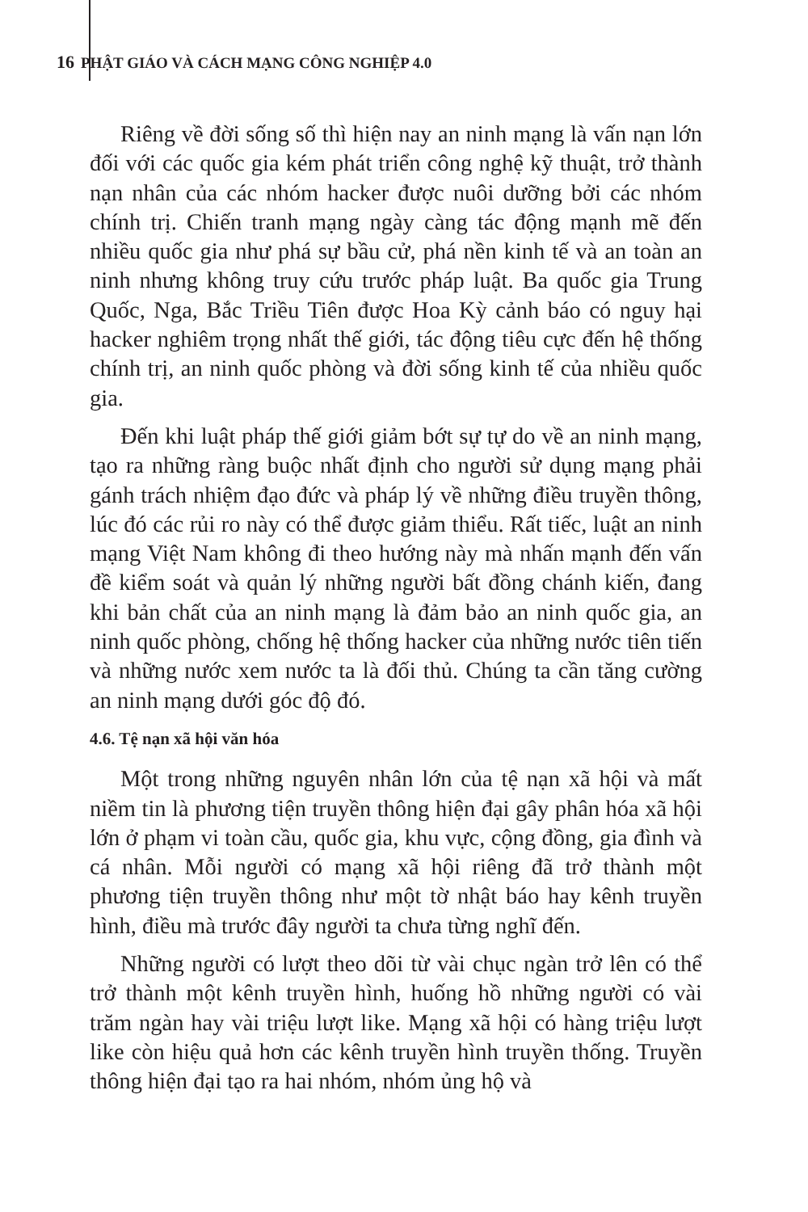16 PHẬT GIÁO VÀ CÁCH MẠNG CÔNG NGHIỆP 4.0
Riêng về đời sống số thì hiện nay an ninh mạng là vấn nạn lớn đối với các quốc gia kém phát triển công nghệ kỹ thuật, trở thành nạn nhân của các nhóm hacker được nuôi dưỡng bởi các nhóm chính trị. Chiến tranh mạng ngày càng tác động mạnh mẽ đến nhiều quốc gia như phá sự bầu cử, phá nền kinh tế và an toàn an ninh nhưng không truy cứu trước pháp luật. Ba quốc gia Trung Quốc, Nga, Bắc Triều Tiên được Hoa Kỳ cảnh báo có nguy hại hacker nghiêm trọng nhất thế giới, tác động tiêu cực đến hệ thống chính trị, an ninh quốc phòng và đời sống kinh tế của nhiều quốc gia.
Đến khi luật pháp thế giới giảm bớt sự tự do về an ninh mạng, tạo ra những ràng buộc nhất định cho người sử dụng mạng phải gánh trách nhiệm đạo đức và pháp lý về những điều truyền thông, lúc đó các rủi ro này có thể được giảm thiểu. Rất tiếc, luật an ninh mạng Việt Nam không đi theo hướng này mà nhấn mạnh đến vấn đề kiểm soát và quản lý những người bất đồng chánh kiến, đang khi bản chất của an ninh mạng là đảm bảo an ninh quốc gia, an ninh quốc phòng, chống hệ thống hacker của những nước tiên tiến và những nước xem nước ta là đối thủ. Chúng ta cần tăng cường an ninh mạng dưới góc độ đó.
4.6. Tệ nạn xã hội văn hóa
Một trong những nguyên nhân lớn của tệ nạn xã hội và mất niềm tin là phương tiện truyền thông hiện đại gây phân hóa xã hội lớn ở phạm vi toàn cầu, quốc gia, khu vực, cộng đồng, gia đình và cá nhân. Mỗi người có mạng xã hội riêng đã trở thành một phương tiện truyền thông như một tờ nhật báo hay kênh truyền hình, điều mà trước đây người ta chưa từng nghĩ đến.
Những người có lượt theo dõi từ vài chục ngàn trở lên có thể trở thành một kênh truyền hình, huống hồ những người có vài trăm ngàn hay vài triệu lượt like. Mạng xã hội có hàng triệu lượt like còn hiệu quả hơn các kênh truyền hình truyền thống. Truyền thông hiện đại tạo ra hai nhóm, nhóm ủng hộ và